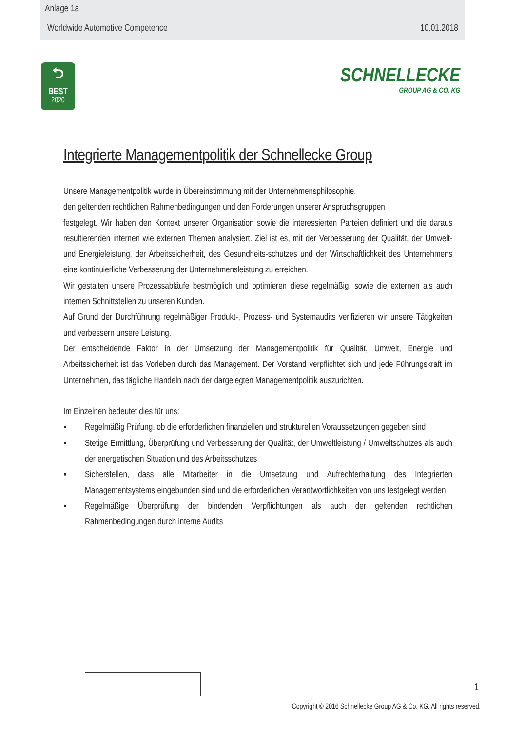Anlage 1a
Worldwide Automotive Competence 10.01.2018
⮌
BEST
2020
SCHNELLECKE
GROUP AG & CO. KG
Integrierte Managementpolitik der Schnellecke Group
Unsere Managementpolitik wurde in Übereinstimmung mit der Unternehmensphilosophie,
den geltenden rechtlichen Rahmenbedingungen und den Forderungen unserer Anspruchsgruppen
festgelegt. Wir haben den Kontext unserer Organisation sowie die interessierten Parteien definiert und die daraus resultierenden internen wie externen Themen analysiert. Ziel ist es, mit der Verbesserung der Qualität, der Umwelt- und Energieleistung, der Arbeitssicherheit, des Gesundheits-schutzes und der Wirtschaftlichkeit des Unternehmens eine kontinuierliche Verbesserung der Unternehmensleistung zu erreichen.
Wir gestalten unsere Prozessabläufe bestmöglich und optimieren diese regelmäßig, sowie die externen als auch internen Schnittstellen zu unseren Kunden.
Auf Grund der Durchführung regelmäßiger Produkt-, Prozess- und Systemaudits verifizieren wir unsere Tätigkeiten und verbessern unsere Leistung.
Der entscheidende Faktor in der Umsetzung der Managementpolitik für Qualität, Umwelt, Energie und Arbeitssicherheit ist das Vorleben durch das Management. Der Vorstand verpflichtet sich und jede Führungskraft im Unternehmen, das tägliche Handeln nach der dargelegten Managementpolitik auszurichten.
Im Einzelnen bedeutet dies für uns:
▪ Regelmäßig Prüfung, ob die erforderlichen finanziellen und strukturellen Voraussetzungen gegeben sind
▪ Stetige Ermittlung, Überprüfung und Verbesserung der Qualität, der Umweltleistung / Umweltschutzes als auch der energetischen Situation und des Arbeitsschutzes
▪ Sicherstellen, dass alle Mitarbeiter in die Umsetzung und Aufrechterhaltung des Integrierten Managementsystems eingebunden sind und die erforderlichen Verantwortlichkeiten von uns festgelegt werden
▪ Regelmäßige Überprüfung der bindenden Verpflichtungen als auch der geltenden rechtlichen Rahmenbedingungen durch interne Audits
1
Copyright © 2016 Schnellecke Group AG & Co. KG. All rights reserved.